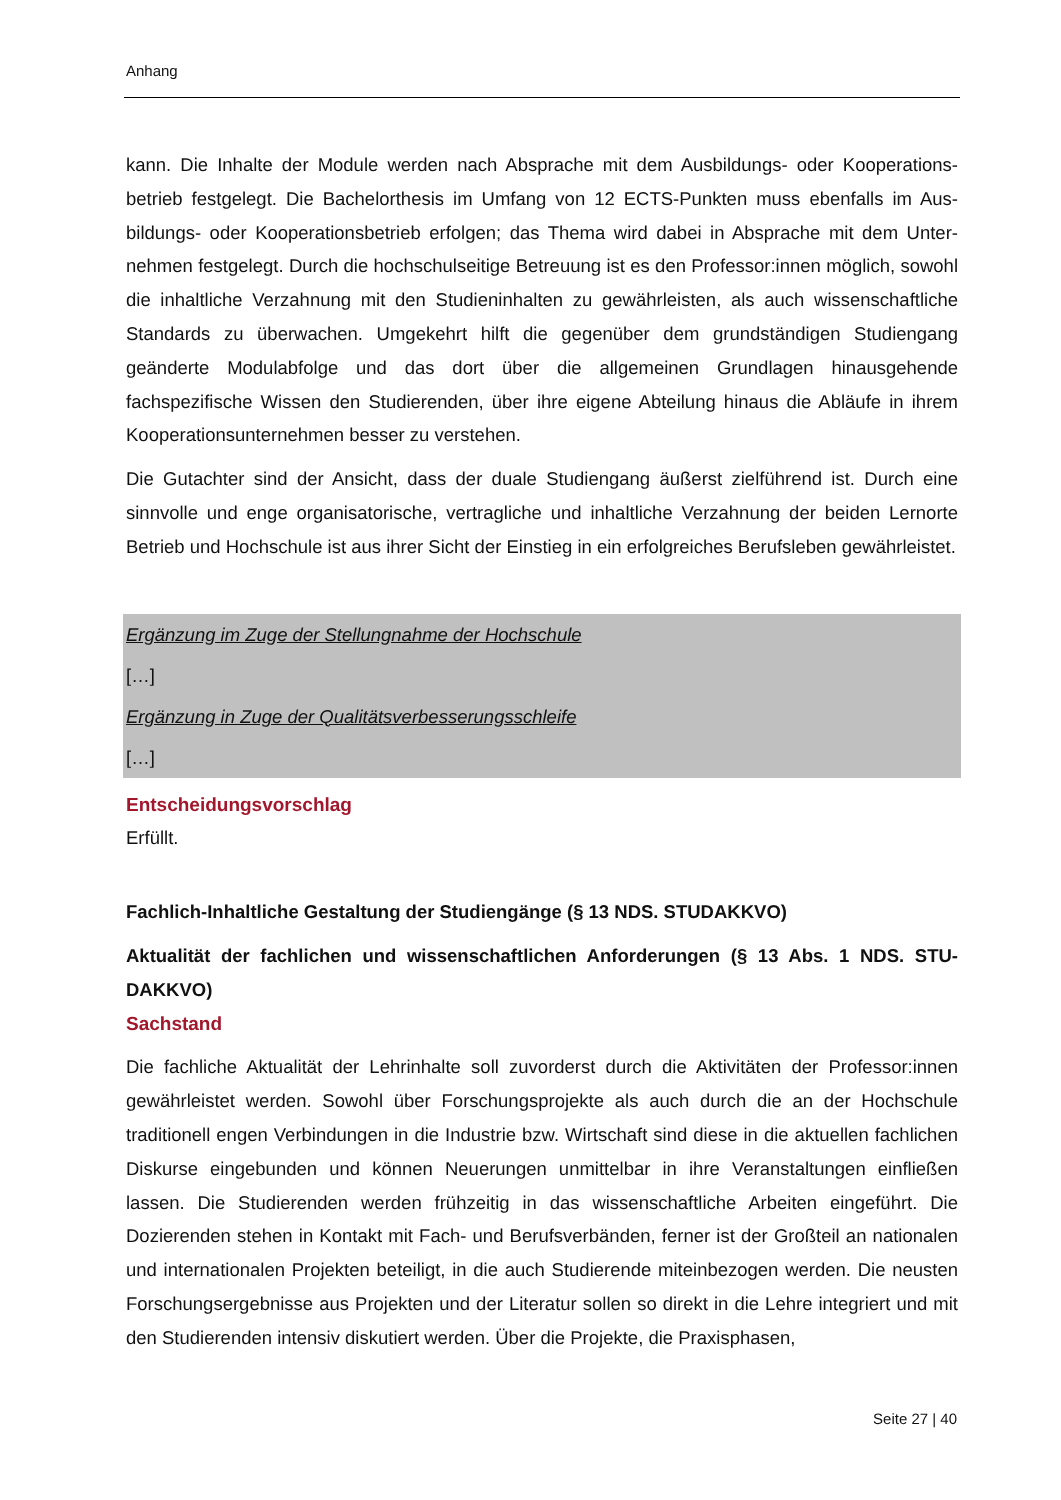Anhang
kann. Die Inhalte der Module werden nach Absprache mit dem Ausbildungs- oder Kooperations­betrieb festgelegt. Die Bachelorthesis im Umfang von 12 ECTS-Punkten muss ebenfalls im Aus­bildungs- oder Kooperationsbetrieb erfolgen; das Thema wird dabei in Absprache mit dem Unter­nehmen festgelegt. Durch die hochschulseitige Betreuung ist es den Professor:innen möglich, sowohl die inhaltliche Verzahnung mit den Studieninhalten zu gewährleisten, als auch wissen­schaftliche Standards zu überwachen. Umgekehrt hilft die gegenüber dem grundständigen Stu­diengang geänderte Modulabfolge und das dort über die allgemeinen Grundlagen hinausgehende fachspezifische Wissen den Studierenden, über ihre eigene Abteilung hinaus die Abläufe in ihrem Kooperationsunternehmen besser zu verstehen.
Die Gutachter sind der Ansicht, dass der duale Studiengang äußerst zielführend ist. Durch eine sinnvolle und enge organisatorische, vertragliche und inhaltliche Verzahnung der beiden Lernorte Betrieb und Hochschule ist aus ihrer Sicht der Einstieg in ein erfolgreiches Berufsleben gewähr­leistet.
Ergänzung im Zuge der Stellungnahme der Hochschule
[…]
Ergänzung in Zuge der Qualitätsverbesserungsschleife
[…]
Entscheidungsvorschlag
Erfüllt.
Fachlich-Inhaltliche Gestaltung der Studiengänge (§ 13 NDS. STUDAKKVO)
Aktualität der fachlichen und wissenschaftlichen Anforderungen (§ 13 Abs. 1 NDS. STU­DAKKVO)
Sachstand
Die fachliche Aktualität der Lehrinhalte soll zuvorderst durch die Aktivitäten der Professor:innen gewährleistet werden. Sowohl über Forschungsprojekte als auch durch die an der Hochschule traditionell engen Verbindungen in die Industrie bzw. Wirtschaft sind diese in die aktuellen fachli­chen Diskurse eingebunden und können Neuerungen unmittelbar in ihre Veranstaltungen einflie­ßen lassen. Die Studierenden werden frühzeitig in das wissenschaftliche Arbeiten eingeführt. Die Dozierenden stehen in Kontakt mit Fach- und Berufsverbänden, ferner ist der Großteil an natio­nalen und internationalen Projekten beteiligt, in die auch Studierende miteinbezogen werden. Die neusten Forschungsergebnisse aus Projekten und der Literatur sollen so direkt in die Lehre inte­griert und mit den Studierenden intensiv diskutiert werden. Über die Projekte, die Praxisphasen,
Seite 27 | 40